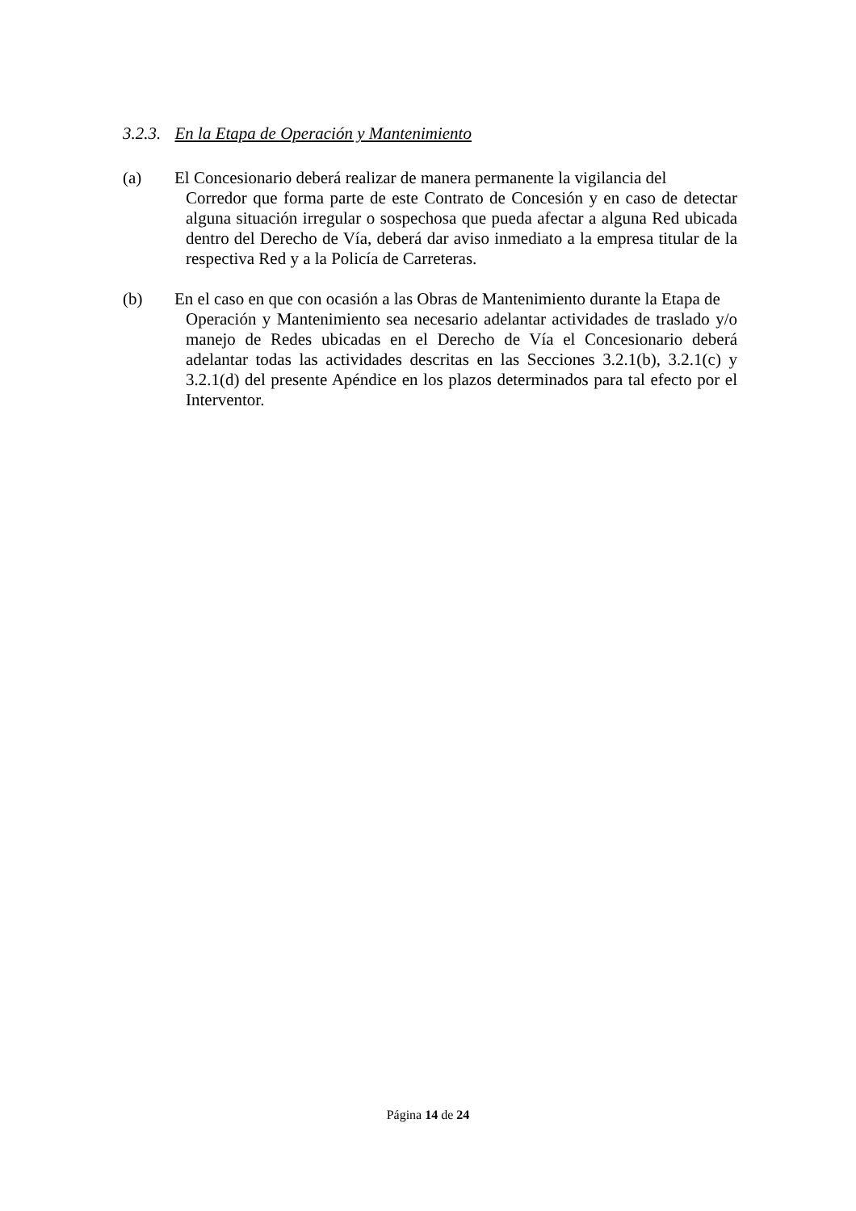3.2.3. En la Etapa de Operación y Mantenimiento
(a) El Concesionario deberá realizar de manera permanente la vigilancia del
Corredor que forma parte de este Contrato de Concesión y en caso de detectar alguna situación irregular o sospechosa que pueda afectar a alguna Red ubicada dentro del Derecho de Vía, deberá dar aviso inmediato a la empresa titular de la respectiva Red y a la Policía de Carreteras.
(b) En el caso en que con ocasión a las Obras de Mantenimiento durante la Etapa de
Operación y Mantenimiento sea necesario adelantar actividades de traslado y/o manejo de Redes ubicadas en el Derecho de Vía el Concesionario deberá adelantar todas las actividades descritas en las Secciones 3.2.1(b), 3.2.1(c) y 3.2.1(d) del presente Apéndice en los plazos determinados para tal efecto por el Interventor.
Página 14 de 24